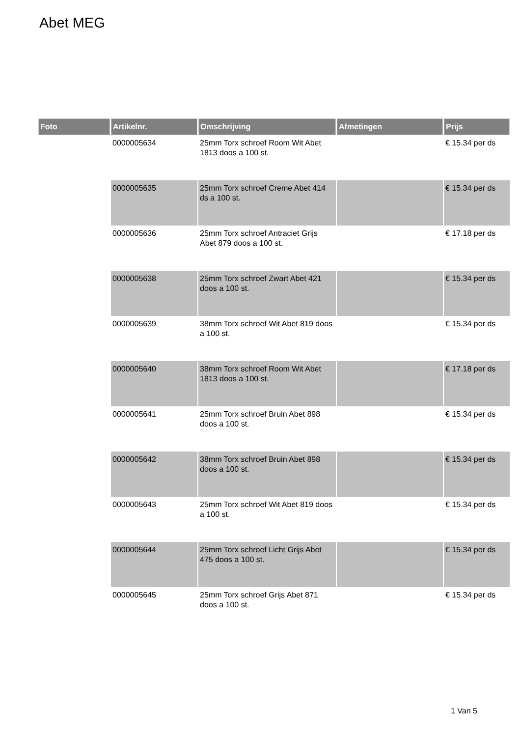Abet MEG
| Foto | Artikelnr. | Omschrijving | Afmetingen | Prijs |
| --- | --- | --- | --- | --- |
| | 0000005634 | 25mm Torx schroef Room Wit Abet 1813 doos a 100 st. | | € 15.34 per ds |
| | 0000005635 | 25mm Torx schroef Creme Abet 414 ds a 100 st. | | € 15.34 per ds |
| | 0000005636 | 25mm Torx schroef Antraciet Grijs Abet 879 doos a 100 st. | | € 17.18 per ds |
| | 0000005638 | 25mm Torx schroef Zwart Abet 421 doos a 100 st. | | € 15.34 per ds |
| | 0000005639 | 38mm Torx schroef Wit Abet 819 doos a 100 st. | | € 15.34 per ds |
| | 0000005640 | 38mm Torx schroef Room Wit Abet 1813 doos a 100 st. | | € 17.18 per ds |
| | 0000005641 | 25mm Torx schroef Bruin Abet 898 doos a 100 st. | | € 15.34 per ds |
| | 0000005642 | 38mm Torx schroef Bruin Abet 898 doos a 100 st. | | € 15.34 per ds |
| | 0000005643 | 25mm Torx schroef Wit Abet 819 doos a 100 st. | | € 15.34 per ds |
| | 0000005644 | 25mm Torx schroef Licht Grijs Abet 475 doos a 100 st. | | € 15.34 per ds |
| | 0000005645 | 25mm Torx schroef Grijs Abet 871 doos a 100 st. | | € 15.34 per ds |
1 Van 5